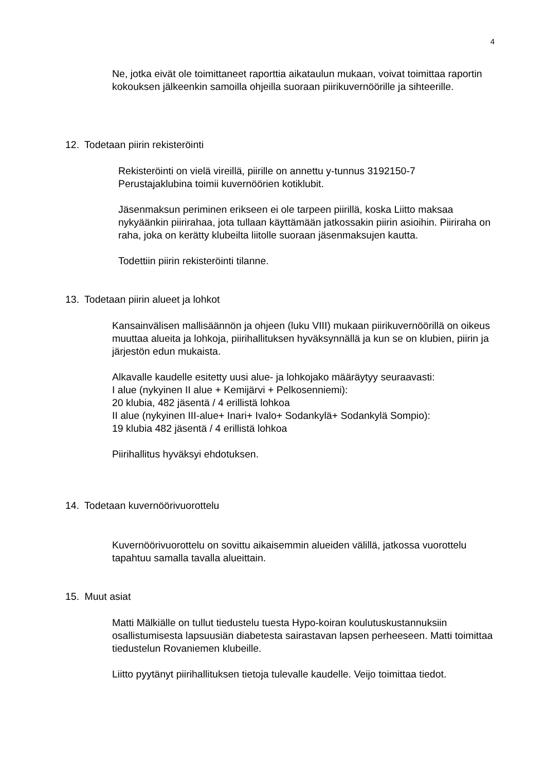4
Ne, jotka eivät ole toimittaneet raporttia aikataulun mukaan, voivat toimittaa raportin kokouksen jälkeenkin samoilla ohjeilla suoraan piirikuvernöörille ja sihteerille.
12. Todetaan piirin rekisteröinti
Rekisteröinti on vielä vireillä, piirille on annettu y-tunnus 3192150-7
Perustajaklubina toimii kuvernöörien kotiklubit.
Jäsenmaksun periminen erikseen ei ole tarpeen piirillä, koska Liitto maksaa nykyäänkin piirirahaa, jota tullaan käyttämään jatkossakin piirin asioihin. Piiriraha on raha, joka on kerätty klubeilta liitolle suoraan jäsenmaksujen kautta.
Todettiin piirin rekisteröinti tilanne.
13. Todetaan piirin alueet ja lohkot
Kansainvälisen mallisäännön ja ohjeen (luku VIII) mukaan piirikuvernöörillä on oikeus muuttaa alueita ja lohkoja, piirihallituksen hyväksynnällä ja kun se on klubien, piirin ja järjestön edun mukaista.
Alkavalle kaudelle esitetty uusi alue- ja lohkojako määräytyy seuraavasti:
I alue (nykyinen II alue + Kemijärvi + Pelkosenniemi):
20 klubia, 482 jäsentä / 4 erillistä lohkoa
II alue (nykyinen III-alue+ Inari+ Ivalo+ Sodankylä+ Sodankylä Sompio):
19 klubia 482 jäsentä / 4 erillistä lohkoa
Piirihallitus hyväksyi ehdotuksen.
14. Todetaan kuvernöörivuorottelu
Kuvernöörivuorottelu on sovittu aikaisemmin alueiden välillä, jatkossa vuorottelu tapahtuu samalla tavalla alueittain.
15. Muut asiat
Matti Mälkiälle on tullut tiedustelu tuesta Hypo-koiran koulutuskustannuksiin osallistumisesta lapsuusiän diabetesta sairastavan lapsen perheeseen. Matti toimittaa tiedustelun Rovaniemen klubeille.
Liitto pyytänyt piirihallituksen tietoja tulevalle kaudelle. Veijo toimittaa tiedot.